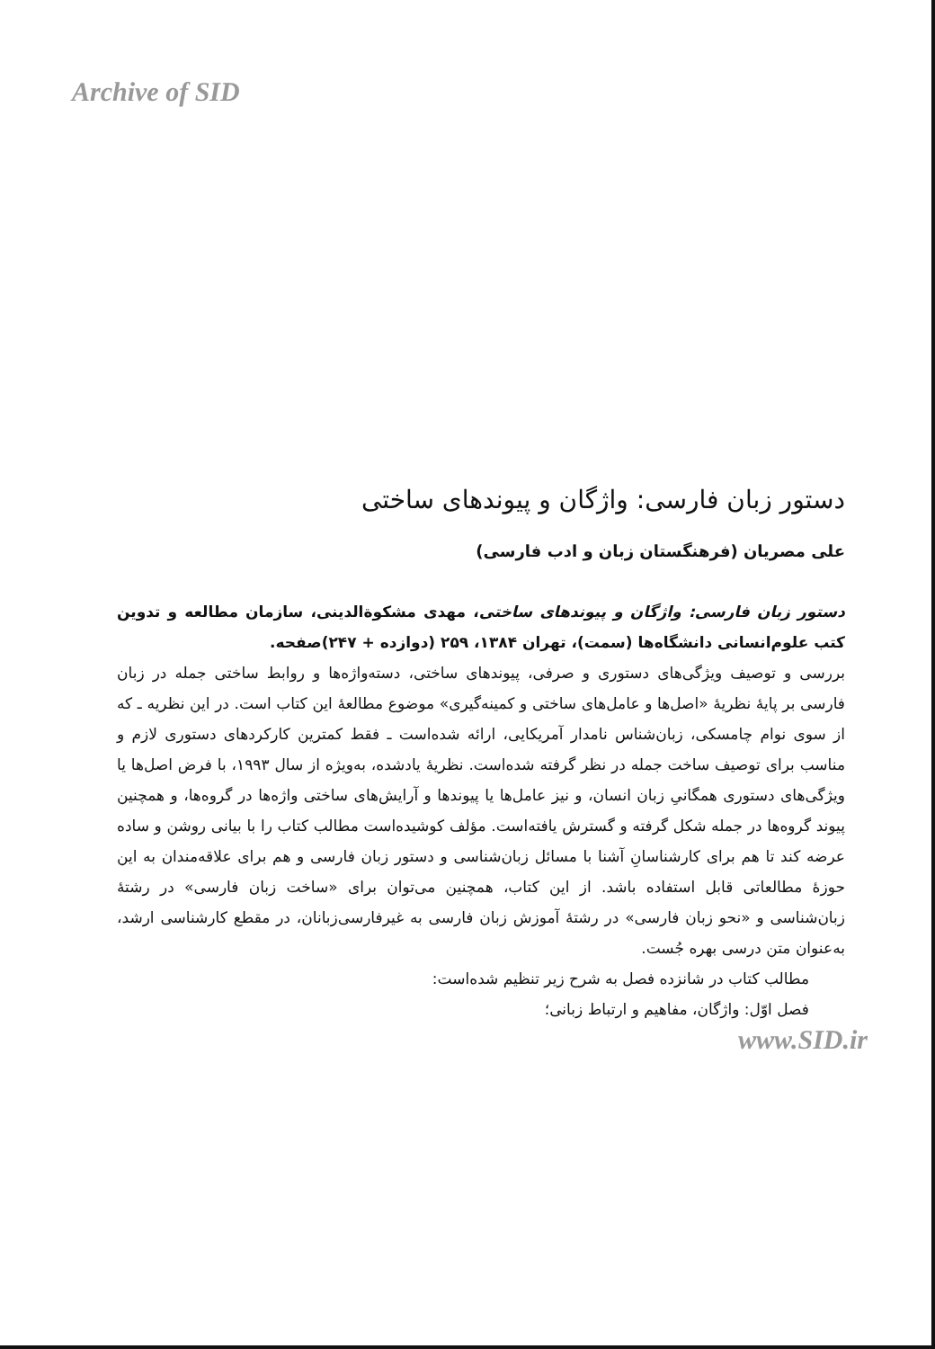Archive of SID
دستور زبان فارسی: واژگان و پیوندهای ساختی
علی مصریان (فرهنگستان زبان و ادب فارسی)
دستور زبان فارسی: واژگان و پیوندهای ساختی، مهدی مشکوةالدینی، سازمان مطالعه و تدوین کتب علوم‌انسانی دانشگاه‌ها (سمت)، تهران ۱۳۸۴، ۲۵۹ (دوازده + ۲۴۷)صفحه.
بررسی و توصیف ویژگی‌های دستوری و صرفی، پیوندهای ساختی، دسته‌واژه‌ها و روابط ساختی جمله در زبان فارسی بر پایهٔ نظریهٔ «اصل‌ها و عامل‌های ساختی و کمینه‌گیری» موضوع مطالعهٔ این کتاب است. در این نظریه ـ که از سوی نوام چامسکی، زبان‌شناس نامدار آمریکایی، ارائه شده‌است ـ فقط کمترین کارکردهای دستوری لازم و مناسب برای توصیف ساخت جمله در نظر گرفته شده‌است. نظریهٔ یادشده، به‌ویژه از سال ۱۹۹۳، با فرض اصل‌ها یا ویژگی‌های دستوری همگانیِ زبان انسان، و نیز عامل‌ها یا پیوندها و آرایش‌های ساختی واژه‌ها در گروه‌ها، و همچنین پیوند گروه‌ها در جمله شکل گرفته و گسترش یافته‌است. مؤلف کوشیده‌است مطالب کتاب را با بیانی روشن و ساده عرضه کند تا هم برای کارشناسانِ آشنا با مسائل زبان‌شناسی و دستور زبان فارسی و هم برای علاقه‌مندان به این حوزهٔ مطالعاتی قابل استفاده باشد. از این کتاب، همچنین می‌توان برای «ساخت زبان فارسی» در رشتهٔ زبان‌شناسی و «نحو زبان فارسی» در رشتهٔ آموزش زبان فارسی به غیرفارسی‌زبانان، در مقطع کارشناسی ارشد، به‌عنوان متن درسی بهره جُست.
مطالب کتاب در شانزده فصل به شرح زیر تنظیم شده‌است:
فصل اوّل: واژگان، مفاهیم و ارتباط زبانی؛
www.SID.ir